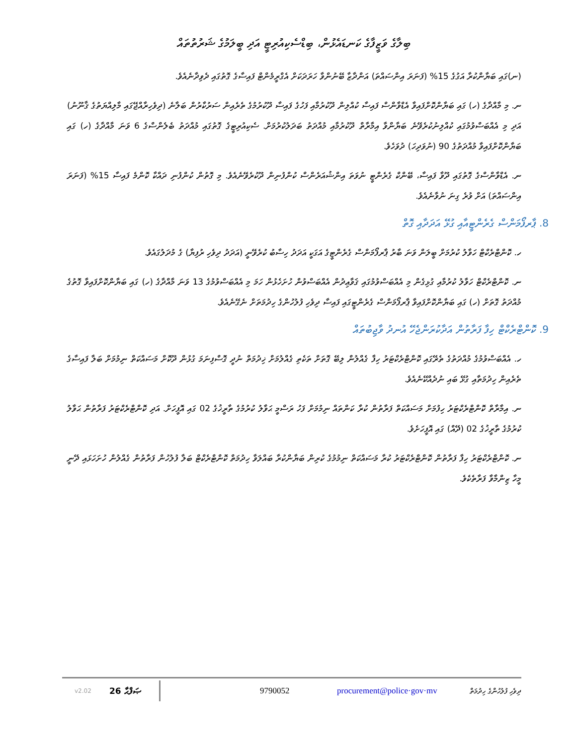ބިލާގެ ވަޒީފާގެ ކަނޑައެޅުން، ބިޑްސެކިއުރިޓީ އަދި ބީލަމުގެ ޝަރުތުތައް
(ނ)ގައި ބަޔާންކުރާ އަގުގެ 15% (ފަނަރަ އިންސައްތަ) އަންދާޒާ ބޭނުންވާ ހަރަދަކަށް އެގްރީމެންޓް ފައިސާގެ ގޮތުގައި ދެވިދާނެއެވެ.
ނ. މި މާއްދާގެ (ހ) ގައި ބަޔާންކޮށްފައިވާ އެޑްވާންސް ފައިސާ ކުއްލިން ދޫކުރުމާއި ފަހުގެ ފައިސާ ދޫކުރުމުގެ ތެރެއިން ސަރުކާރުން ބަލާނެ (ދިވެހިރާއްޖޭގައި މާލިއްޔަތުގެ ޤާނޫނު) އަދި މި އެއްބަސްވުމުގައި ކުއްލިނުކުރެވޭނެ ބަޔާންވާ އިމާރާތް ދޫކުރުމާއި މުއްދަތު ބަދަލުކުރުމަށް. ސެކިއުރިޓީގެ ގޮތުގައި މުއްދަތު ބެލެންސްގެ 6 ވަނަ މާއްދާގެ (ހ) ގައި ބަޔާންކޮށްފައިވާ މުއްދަތުގެ 90 (ނުވަދިހަ) ދުވަހެވެ.
ނ. އެޑްވާންސްގެ ގޮތުގައި ދޫވާ ފައިސާ، ބޭންކް ގެރެންޓީ ނުވަތަ އިންޝުއަރެންސް ކުންފުނިން ދޫކުރެވޭނެއެވެ. މި ގޮތުން ކުންފުނި ދައްކާ ކޮންމެ ފައިސާ 15% (ފަނަރަ އިންސައްތަ) އަށް ވުރެ ގިނަ ނުވާނެއެވެ.
8. ޕާރފޯމަންސް ގެރެންޓީއާއި ގުޅޭ އަދަދާއި ގޮތް
ހ. ކޮންޓްރެކްޓް ހަވާލު ކުރުމަށް ބީލަން ވަނަ ބާރު ޕާރފޯމަންސް ގެރެންޓީގެ އަގަކީ އަދަދު ހިސާބު ކުރެވޭނީ (އަދަދު ދިވެހި ރުފިޔާ) ގެ މުދަލުގައެވެ.
ނ. ކޮންޓްރެކްޓް ހަވާލު ކުރުމާއި ގުޅިގެން މި އެއްބަސްވުމުގައި ޤަވާޢިދުން އެއްބަސްވުން ހުށަހެޅުން ހަމަ މި އެއްބަސްވުމުގެ 13 ވަނަ މާއްދާގެ (ހ) ގައި ބަޔާންކޮށްފައިވާ ގޮތުގެ މުއްދަތު ގޮތަށް (ހ) ގައި ބަޔާންކޮށްފައިވާ ޕާރފޯމަންސް ގެރެންޓީގައި ފައިސާ ދިވެހި ފުލުހުންގެ ހިދުމަތަށް ނެގޭނެއެވެ.
9. ކޮންޓްރެކްޓް ހިފާ ފަރާތުން އަދާކުރަންޖެހޭ އުނދު ވާޖިބުތައް
ހ. އެއްބަސްވުމުގެ މުއްދަތުގެ ތެރޭގައި ކޮންޓްރެކްޓަރު ހިފާ ގެއްލުން ލިބޭ ގޮތަށް ތަކެތި ގެއްލުމަށް ޚިދުމަތް ނުދީ ގޮސްފިނަމަ ގުޅުން ދޫކޮށް މަސައްކަތް ނިމުމަށް ބަލާ ފައިސާގެ ތެރެއިން ހިދުމަތާއި ގުޅޭ ބައި ނުދެއްކޭނެއެވެ.
ނ. އިމާރާތް ކޮންޓްރެކްޓަރު ހިފުމަށް މަސައްކަތް ފަރާތުން ކުރާ ކަންތައް ނިމުމަށް ފަހު ރަސްމީ ޙަވާލު ކުރުމުގެ ތާރީޚުގެ 02 ގައި އޮފީހަށް. އަދި ކޮންޓްރެކްޓަރު ފަރާތުން ޙަވާލު ކުރުމުގެ ތާރީޚުގެ 02 (ދޭއް) ގައި އޮފީހަށެވެ.
ނ. ކޮންޓްރެކްޓަރު ހިފާ ފަރާތުން ކޮންޓްރެކްޓަރު ކުރާ މަސައްކަތް ނިމުމުގެ ކުރިން ބަޔާންކުރާ ބައްލަވާ ހިދުމަތް ކޮންޓްރެކްޓް ބަލާ ފުލުހުން ފަރާތުން ގެއްލުން ހުށަހަޅައި ދޭނީ މީހާ ޒިންމާވާ ފަރާތެކެވެ.
v2.02 26 ޞަފްޙާ 9790052 procurement@police·gov·mv ދިވެހި ފުލުހުންގެ ހިދުމަތް